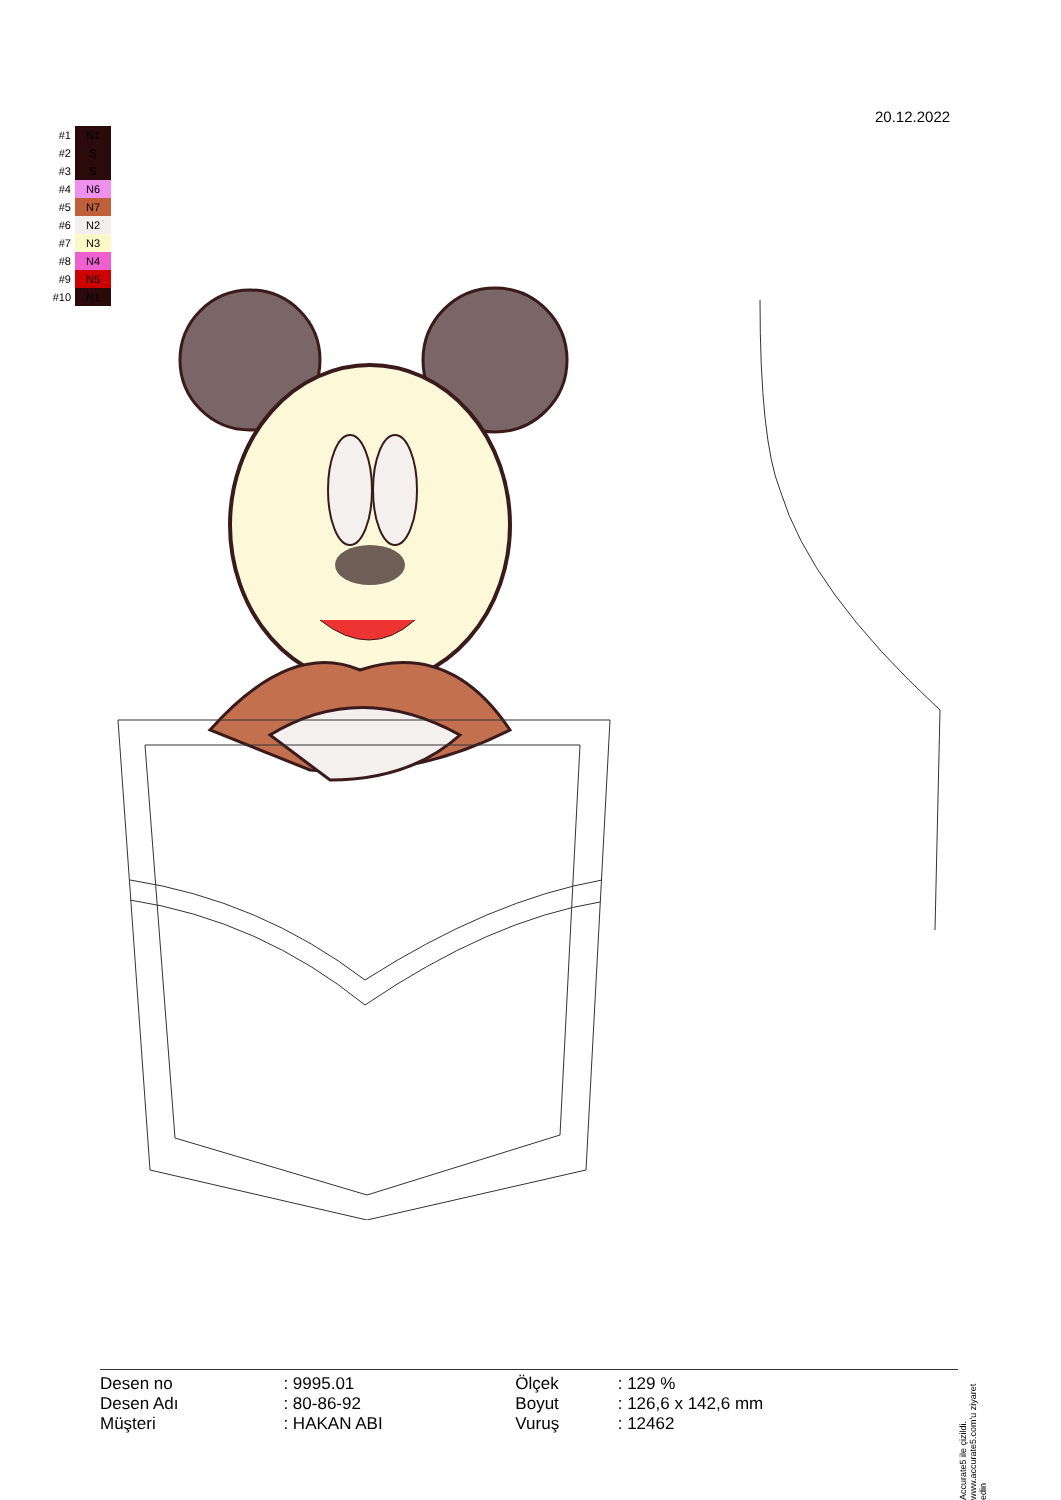20.12.2022
| #1 | N1 |
| #2 | S |
| #3 | S |
| #4 | N6 |
| #5 | N7 |
| #6 | N2 |
| #7 | N3 |
| #8 | N4 |
| #9 | N5 |
| #10 | N1 |
| Desen no | : 9995.01 | Ölçek | : 129 % |
| Desen Adı | : 80-86-92 | Boyut | : 126,6 x 142,6 mm |
| Müşteri | : HAKAN ABI | Vuruş | : 12462 |
Accurate5 ile çizildi. www.accurate5.com'u ziyaret edin